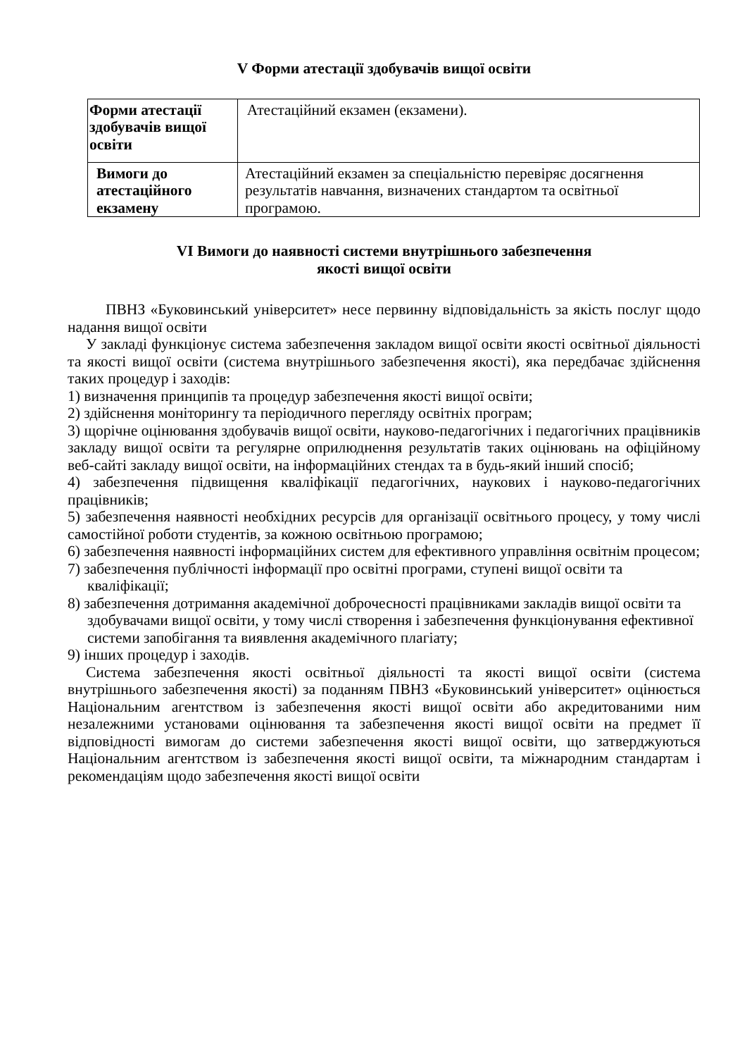V Форми атестації здобувачів вищої освіти
| Форми атестації здобувачів вищої освіти | Атестаційний екзамен (екзамени). |
| Вимоги до атестаційного екзамену | Атестаційний екзамен за спеціальністю перевіряє досягнення результатів навчання, визначених стандартом та освітньої програмою. |
VI Вимоги до наявності системи внутрішнього забезпечення
якості вищої освіти
ПВНЗ «Буковинський університет» несе первинну відповідальність за якість послуг щодо надання вищої освіти
У закладі функціонує система забезпечення закладом вищої освіти якості освітньої діяльності та якості вищої освіти (система внутрішнього забезпечення якості), яка передбачає здійснення таких процедур і заходів:
1) визначення принципів та процедур забезпечення якості вищої освіти;
2) здійснення моніторингу та періодичного перегляду освітніх програм;
3) щорічне оцінювання здобувачів вищої освіти, науково-педагогічних і педагогічних працівників закладу вищої освіти та регулярне оприлюднення результатів таких оцінювань на офіційному веб-сайті закладу вищої освіти, на інформаційних стендах та в будь-який інший спосіб;
4) забезпечення підвищення кваліфікації педагогічних, наукових і науково-педагогічних працівників;
5) забезпечення наявності необхідних ресурсів для організації освітнього процесу, у тому числі самостійної роботи студентів, за кожною освітньою програмою;
6) забезпечення наявності інформаційних систем для ефективного управління освітнім процесом;
7) забезпечення публічності інформації про освітні програми, ступені вищої освіти та кваліфікації;
8) забезпечення дотримання академічної доброчесності працівниками закладів вищої освіти та здобувачами вищої освіти, у тому числі створення і забезпечення функціонування ефективної системи запобігання та виявлення академічного плагіату;
9) інших процедур і заходів.
Система забезпечення якості освітньої діяльності та якості вищої освіти (система внутрішнього забезпечення якості) за поданням ПВНЗ «Буковинський університет» оцінюється Національним агентством із забезпечення якості вищої освіти або акредитованими ним незалежними установами оцінювання та забезпечення якості вищої освіти на предмет її відповідності вимогам до системи забезпечення якості вищої освіти, що затверджуються Національним агентством із забезпечення якості вищої освіти, та міжнародним стандартам і рекомендаціям щодо забезпечення якості вищої освіти